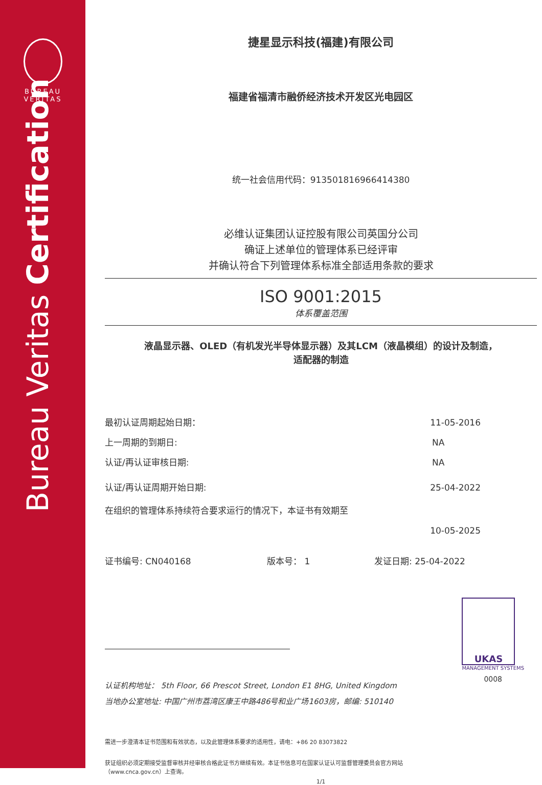BUREAU
VERITAS
Bureau Veritas Certification
捷星显示科技(福建)有限公司
福建省福清市融侨经济技术开发区光电园区
统一社会信用代码：913501816966414380
必维认证集团认证控股有限公司英国分公司
确证上述单位的管理体系已经评审
并确认符合下列管理体系标准全部适用条款的要求
ISO 9001:2015
体系覆盖范围
液晶显示器、OLED（有机发光半导体显示器）及其LCM（液晶模组）的设计及制造，
适配器的制造
最初认证周期起始日期： 11-05-2016
上一周期的到期日: NA
认证/再认证审核日期: NA
认证/再认证周期开始日期: 25-04-2022
在组织的管理体系持续符合要求运行的情况下，本证书有效期至
10-05-2025
证书编号: CN040168 版本号： 1 发证日期: 25-04-2022
UKAS
MANAGEMENT SYSTEMS
0008
认证机构地址： 5th Floor, 66 Prescot Street, London E1 8HG, United Kingdom
当地办公室地址: 中国广州市荔湾区康王中路486号和业广场1603房，邮编: 510140
需进一步澄清本证书范围和有效状态，以及此管理体系要求的适用性，请电：+86 20 83073822
获证组织必须定期接受监督审核并经审核合格此证书方继续有效。本证书信息可在国家认证认可监督管理委员会官方网站（www.cnca.gov.cn）上查询。
1/1